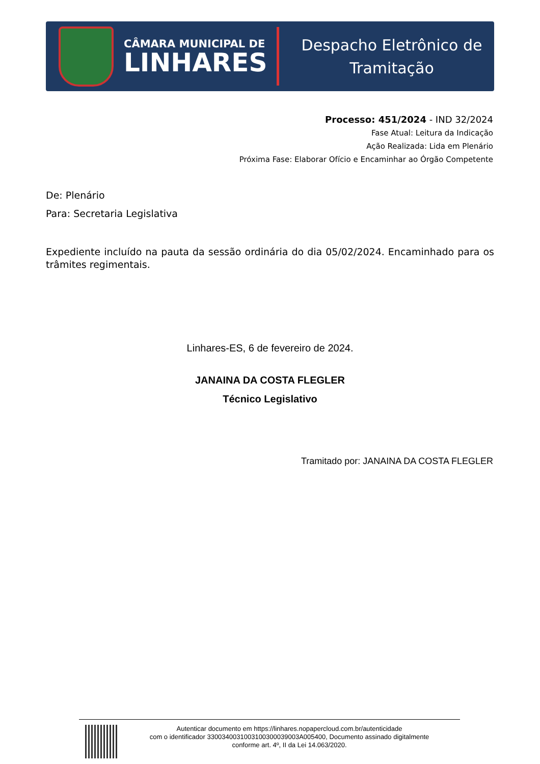CÂMARA MUNICIPAL DE
LINHARES
Despacho Eletrônico de
Tramitação
Processo: 451/2024 - IND 32/2024
Fase Atual: Leitura da Indicação
Ação Realizada: Lida em Plenário
Próxima Fase: Elaborar Ofício e Encaminhar ao Órgão Competente
De: Plenário
Para: Secretaria Legislativa
Expediente incluído na pauta da sessão ordinária do dia 05/02/2024. Encaminhado para os trâmites regimentais.
Linhares-ES, 6 de fevereiro de 2024.
JANAINA DA COSTA FLEGLER
Técnico Legislativo
Tramitado por: JANAINA DA COSTA FLEGLER
Autenticar documento em https://linhares.nopapercloud.com.br/autenticidade
com o identificador 3300340031003100300039003A005400, Documento assinado digitalmente
conforme art. 4º, II da Lei 14.063/2020.